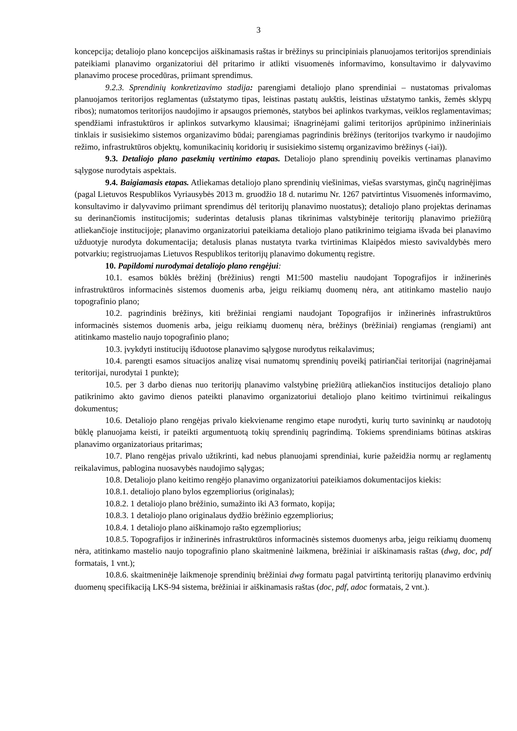3
koncepcija; detaliojo plano koncepcijos aiškinamasis raštas ir brėžinys su principiniais planuojamos teritorijos sprendiniais pateikiami planavimo organizatoriui dėl pritarimo ir atlikti visuomenės informavimo, konsultavimo ir dalyvavimo planavimo procese procedūras, priimant sprendimus.
9.2.3. Sprendinių konkretizavimo stadija: parengiami detaliojo plano sprendiniai – nustatomas privalomas planuojamos teritorijos reglamentas (užstatymo tipas, leistinas pastatų aukštis, leistinas užstatymo tankis, žemės sklypų ribos); numatomos teritorijos naudojimo ir apsaugos priemonės, statybos bei aplinkos tvarkymas, veiklos reglamentavimas; spendžiami infrastuktūros ir aplinkos sutvarkymo klausimai; išnagrinėjami galimi teritorijos aprūpinimo inžineriniais tinklais ir susisiekimo sistemos organizavimo būdai; parengiamas pagrindinis brėžinys (teritorijos tvarkymo ir naudojimo režimo, infrastruktūros objektų, komunikacinių koridorių ir susisiekimo sistemų organizavimo brėžinys (-iai)).
9.3. Detaliojo plano pasekmių vertinimo etapas. Detaliojo plano sprendinių poveikis vertinamas planavimo sąlygose nurodytais aspektais.
9.4. Baigiamasis etapas. Atliekamas detaliojo plano sprendinių viešinimas, viešas svarstymas, ginčų nagrinėjimas (pagal Lietuvos Respublikos Vyriausybės 2013 m. gruodžio 18 d. nutarimu Nr. 1267 patvirtintus Visuomenės informavimo, konsultavimo ir dalyvavimo priimant sprendimus dėl teritorijų planavimo nuostatus); detaliojo plano projektas derinamas su derinančiomis institucijomis; suderintas detalusis planas tikrinimas valstybinėje teritorijų planavimo priežiūrą atliekančioje institucijoje; planavimo organizatoriui pateikiama detaliojo plano patikrinimo teigiama išvada bei planavimo užduotyje nurodyta dokumentacija; detalusis planas nustatyta tvarka tvirtinimas Klaipėdos miesto savivaldybės mero potvarkiu; registruojamas Lietuvos Respublikos teritorijų planavimo dokumentų registre.
10. Papildomi nurodymai detaliojo plano rengėjui:
10.1. esamos būklės brėžinį (brėžinius) rengti M1:500 masteliu naudojant Topografijos ir inžinerinės infrastruktūros informacinės sistemos duomenis arba, jeigu reikiamų duomenų nėra, ant atitinkamo mastelio naujo topografinio plano;
10.2. pagrindinis brėžinys, kiti brėžiniai rengiami naudojant Topografijos ir inžinerinės infrastruktūros informacinės sistemos duomenis arba, jeigu reikiamų duomenų nėra, brėžinys (brėžiniai) rengiamas (rengiami) ant atitinkamo mastelio naujo topografinio plano;
10.3. įvykdyti institucijų išduotose planavimo sąlygose nurodytus reikalavimus;
10.4. parengti esamos situacijos analizę visai numatomų sprendinių poveikį patiriančiai teritorijai (nagrinėjamai teritorijai, nurodytai 1 punkte);
10.5. per 3 darbo dienas nuo teritorijų planavimo valstybinę priežiūrą atliekančios institucijos detaliojo plano patikrinimo akto gavimo dienos pateikti planavimo organizatoriui detaliojo plano keitimo tvirtinimui reikalingus dokumentus;
10.6. Detaliojo plano rengėjas privalo kiekviename rengimo etape nurodyti, kurių turto savininkų ar naudotojų būklę planuojama keisti, ir pateikti argumentuotą tokių sprendinių pagrindimą. Tokiems sprendiniams būtinas atskiras planavimo organizatoriaus pritarimas;
10.7. Plano rengėjas privalo užtikrinti, kad nebus planuojami sprendiniai, kurie pažeidžia normų ar reglamentų reikalavimus, pablogina nuosavybės naudojimo sąlygas;
10.8. Detaliojo plano keitimo rengėjo planavimo organizatoriui pateikiamos dokumentacijos kiekis:
10.8.1. detaliojo plano bylos egzempliorius (originalas);
10.8.2. 1 detaliojo plano brėžinio, sumažinto iki A3 formato, kopija;
10.8.3. 1 detaliojo plano originalaus dydžio brėžinio egzempliorius;
10.8.4. 1 detaliojo plano aiškinamojo rašto egzempliorius;
10.8.5. Topografijos ir inžinerinės infrastruktūros informacinės sistemos duomenys arba, jeigu reikiamų duomenų nėra, atitinkamo mastelio naujo topografinio plano skaitmeninė laikmena, brėžiniai ir aiškinamasis raštas (dwg, doc, pdf formatais, 1 vnt.);
10.8.6. skaitmeninėje laikmenoje sprendinių brėžiniai dwg formatu pagal patvirtintą teritorijų planavimo erdvinių duomenų specifikaciją LKS-94 sistema, brėžiniai ir aiškinamasis raštas (doc, pdf, adoc formatais, 2 vnt.).